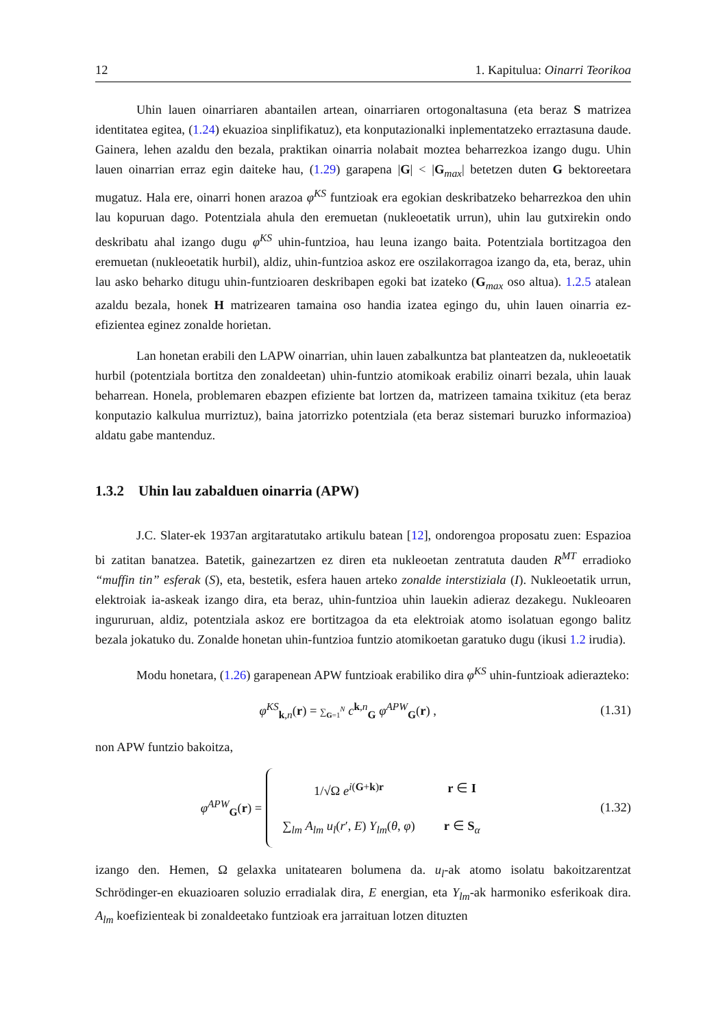12 1. Kapitulua: Oinarri Teorikoa
Uhin lauen oinarriaren abantailen artean, oinarriaren ortogonaltasuna (eta beraz S matrizea identitatea egitea, (1.24) ekuazioa sinplifikatuz), eta konputazionalki inplementatzeko erraztasuna daude. Gainera, lehen azaldu den bezala, praktikan oinarria nolabait moztea beharrezkoa izango dugu. Uhin lauen oinarrian erraz egin daiteke hau, (1.29) garapena |G| < |G<sub>max</sub>| betetzen duten G bektoreetara mugatuz. Hala ere, oinarri honen arazoa φ<sup>KS</sup> funtzioak era egokian deskribatzeko beharrezkoa den uhin lau kopuruan dago. Potentziala ahula den eremuetan (nukleoetatik urrun), uhin lau gutxirekin ondo deskribatu ahal izango dugu φ<sup>KS</sup> uhin-funtzioa, hau leuna izango baita. Potentziala bortitzagoa den eremuetan (nukleoetatik hurbil), aldiz, uhin-funtzioa askoz ere oszilakorragoa izango da, eta, beraz, uhin lau asko beharko ditugu uhin-funtzioaren deskribapen egoki bat izateko (G<sub>max</sub> oso altua). 1.2.5 atalean azaldu bezala, honek H matrizearen tamaina oso handia izatea egingo du, uhin lauen oinarria ez-efizientea eginez zonalde horietan.
Lan honetan erabili den LAPW oinarrian, uhin lauen zabalkuntza bat planteatzen da, nukleoetatik hurbil (potentziala bortitza den zonaldeetan) uhin-funtzio atomikoak erabiliz oinarri bezala, uhin lauak beharrean. Honela, problemaren ebazpen efiziente bat lortzen da, matrizeen tamaina txikituz (eta beraz konputazio kalkulua murriztuz), baina jatorrizko potentziala (eta beraz sistemari buruzko informazioa) aldatu gabe mantenduz.
1.3.2 Uhin lau zabalduen oinarria (APW)
J.C. Slater-ek 1937an argitaratutako artikulu batean [12], ondorengoa proposatu zuen: Espazioa bi zatitan banatzea. Batetik, gainezartzen ez diren eta nukleoetan zentratuta dauden R<sup>MT</sup> erradioko “muffin tin” esferak (S), eta, bestetik, esfera hauen arteko zonalde interstiziala (I). Nukleoetatik urrun, elektroiak ia-askeak izango dira, eta beraz, uhin-funtzioa uhin lauekin adieraz dezakegu. Nukleoaren ingururuan, aldiz, potentziala askoz ere bortitzagoa da eta elektroiak atomo isolatuan egongo balitz bezala jokatuko du. Zonalde honetan uhin-funtzioa funtzio atomikoetan garatuko dugu (ikusi 1.2 irudia).
Modu honetara, (1.26) garapenean APW funtzioak erabiliko dira φ<sup>KS</sup> uhin-funtzioak adierazteko:
φ<sup>KS</sup><sub>k,n</sub>(r) = ∑<sub>G=1</sub><sup>N</sup> c<sup>k,n</sup><sub>G</sub> φ<sup>APW</sup><sub>G</sub>(r) ,
(1.31)
non APW funtzio bakoitza,
φ<sup>APW</sup><sub>G</sub>(r) =
| 1/√Ω e<sup>i(G+k)r</sup> | r ∈ I |
| ∑<sub>lm</sub> A<sub>lm</sub> u<sub>l</sub>( r ′, E ) Y<sub>lm</sub>( θ , φ ) | r ∈ S<sub>α</sub> |
(1.32)
izango den. Hemen, Ω gelaxka unitatearen bolumena da. u<sub>l</sub>-ak atomo isolatu bakoitzarentzat Schrödinger-en ekuazioaren soluzio erradialak dira, E energian, eta Y<sub>lm</sub>-ak harmoniko esferikoak dira. A<sub>lm</sub> koefizienteak bi zonaldeetako funtzioak era jarraituan lotzen dituzten